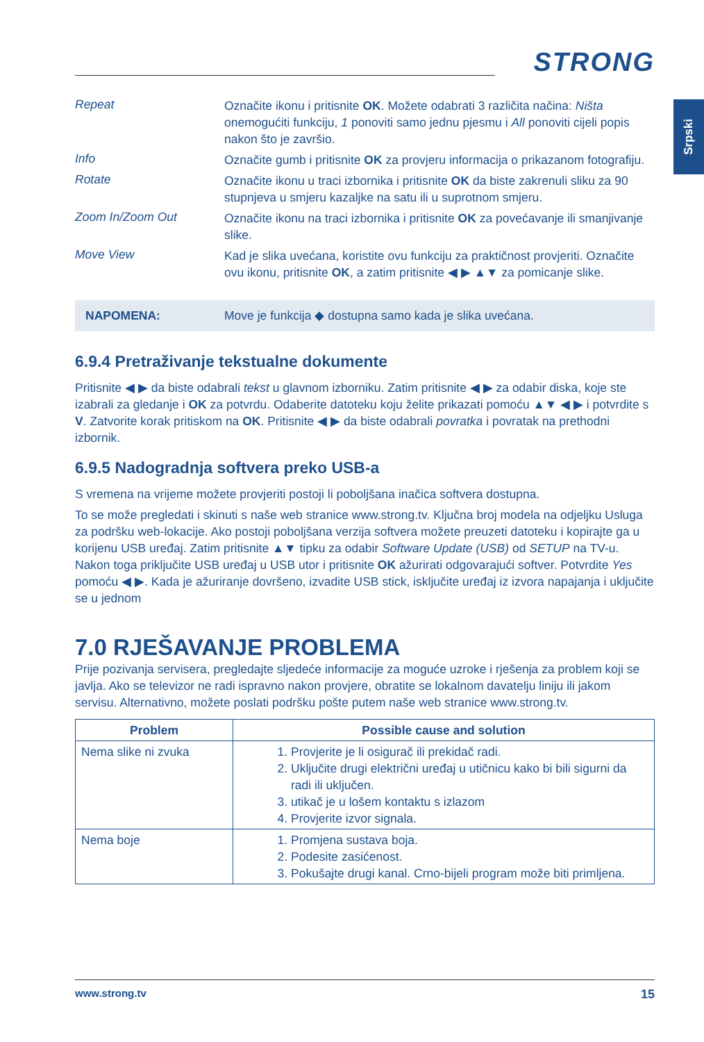Srpski
STRONG
Repeat
Označite ikonu i pritisnite OK. Možete odabrati 3 različita načina: Ništa onemogućiti funkciju, 1 ponoviti samo jednu pjesmu i All ponoviti cijeli popis nakon što je završio.
Info
Označite gumb i pritisnite OK za provjeru informacija o prikazanom fotografiju.
Rotate
Označite ikonu u traci izbornika i pritisnite OK da biste zakrenuli sliku za 90 stupnjeva u smjeru kazaljke na satu ili u suprotnom smjeru.
Zoom In/Zoom Out
Označite ikonu na traci izbornika i pritisnite OK za povećavanje ili smanjivanje slike.
Move View
Kad je slika uvećana, koristite ovu funkciju za praktičnost provjeriti. Označite ovu ikonu, pritisnite OK, a zatim pritisnite ◀ ▶ ▲▼ za pomicanje slike.
NAPOMENA: Move je funkcija ◆ dostupna samo kada je slika uvećana.
6.9.4 Pretraživanje tekstualne dokumente
Pritisnite ◀ ▶ da biste odabrali tekst u glavnom izborniku. Zatim pritisnite ◀ ▶ za odabir diska, koje ste izabrali za gledanje i OK za potvrdu. Odaberite datoteku koju želite prikazati pomoću ▲▼ ◀ ▶ i potvrdite s V. Zatvorite korak pritiskom na OK. Pritisnite ◀ ▶ da biste odabrali povratka i povratak na prethodni izbornik.
6.9.5 Nadogradnja softvera preko USB-a
S vremena na vrijeme možete provjeriti postoji li poboljšana inačica softvera dostupna.
To se može pregledati i skinuti s naše web stranice www.strong.tv. Ključna broj modela na odjeljku Usluga za podršku web-lokacije. Ako postoji poboljšana verzija softvera možete preuzeti datoteku i kopirajte ga u korijenu USB uređaj. Zatim pritisnite ▲▼ tipku za odabir Software Update (USB) od SETUP na TV-u. Nakon toga priključite USB uređaj u USB utor i pritisnite OK ažurirati odgovarajući softver. Potvrdite Yes pomoću ◀ ▶. Kada je ažuriranje dovršeno, izvadite USB stick, isključite uređaj iz izvora napajanja i uključite se u jednom
7.0 RJEŠAVANJE PROBLEMA
Prije pozivanja servisera, pregledajte sljedeće informacije za moguće uzroke i rješenja za problem koji se javlja. Ako se televizor ne radi ispravno nakon provjere, obratite se lokalnom davatelju liniju ili jakom servisu. Alternativno, možete poslati podršku pošte putem naše web stranice www.strong.tv.
| Problem | Possible cause and solution |
| --- | --- |
| Nema slike ni zvuka | 1. Provjerite je li osigurač ili prekidač radi. 2. Uključite drugi električni uređaj u utičnicu kako bi bili sigurni da radi ili uključen. 3. utikač je u lošem kontaktu s izlazom 4. Provjerite izvor signala. |
| Nema boje | 1. Promjena sustava boja. 2. Podesite zasićenost. 3. Pokušajte drugi kanal. Crno-bijeli program može biti primljena. |
www.strong.tv 15